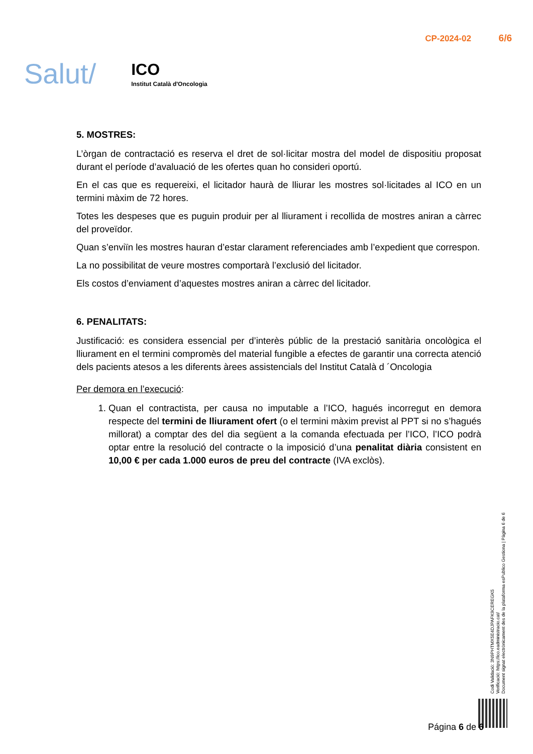Salut/
ICO
Institut Català d'Oncologia
CP-2024-02 6/6
5. MOSTRES:
L’òrgan de contractació es reserva el dret de sol·licitar mostra del model de dispositiu proposat durant el període d’avaluació de les ofertes quan ho consideri oportú.
En el cas que es requereixi, el licitador haurà de lliurar les mostres sol·licitades al ICO en un termini màxim de 72 hores.
Totes les despeses que es puguin produir per al lliurament i recollida de mostres aniran a càrrec del proveïdor.
Quan s’enviïn les mostres hauran d’estar clarament referenciades amb l’expedient que correspon.
La no possibilitat de veure mostres comportarà l’exclusió del licitador.
Els costos d’enviament d’aquestes mostres aniran a càrrec del licitador.
6. PENALITATS:
Justificació: es considera essencial per d’interès públic de la prestació sanitària oncològica el lliurament en el termini compromès del material fungible a efectes de garantir una correcta atenció dels pacients atesos a les diferents àrees assistencials del Institut Català d ´Oncologia
Per demora en l’execució:
1. Quan el contractista, per causa no imputable a l’ICO, hagués incorregut en demora respecte del termini de lliurament ofert (o el termini màxim previst al PPT si no s’hagués millorat) a comptar des del dia següent a la comanda efectuada per l’ICO, l’ICO podrà optar entre la resolució del contracte o la imposició d’una penalitat diària consistent en 10,00 € per cada 1.000 euros de preu del contracte (IVA exclòs).
Codi Validació: 3N9PHTMX5E4DJPAFK9CEREGK5
Verificació: https://ico.eadministracio.cat/
Document signat electrònicament des de la plataforma esPublico Gestiona | Pàgina 6 de 6
Página 6 de 6